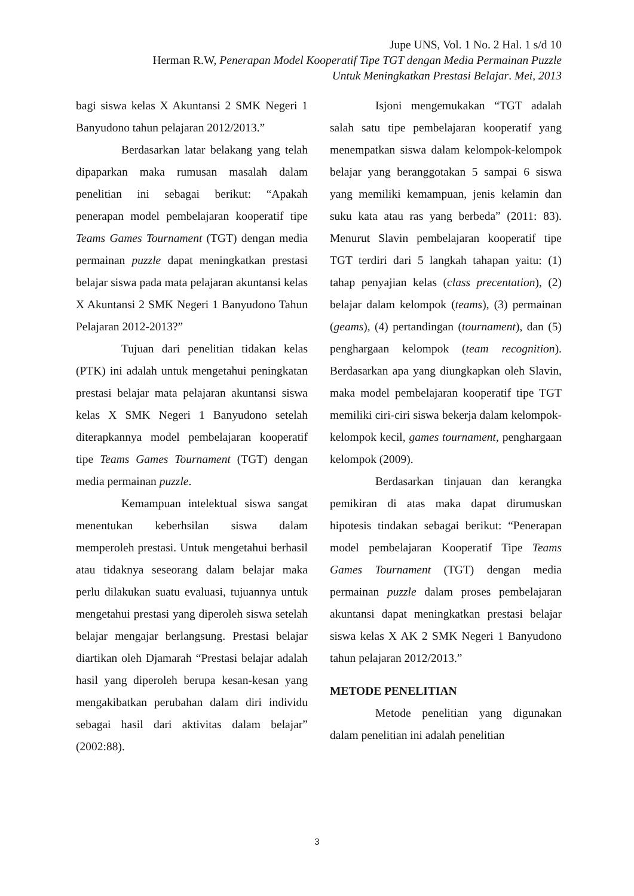Jupe UNS, Vol. 1 No. 2 Hal. 1 s/d 10
Herman R.W, Penerapan Model Kooperatif Tipe TGT dengan Media Permainan Puzzle
Untuk Meningkatkan Prestasi Belajar. Mei, 2013
bagi siswa kelas X Akuntansi 2 SMK Negeri 1 Banyudono tahun pelajaran 2012/2013.”
Berdasarkan latar belakang yang telah dipaparkan maka rumusan masalah dalam penelitian ini sebagai berikut: “Apakah penerapan model pembelajaran kooperatif tipe Teams Games Tournament (TGT) dengan media permainan puzzle dapat meningkatkan prestasi belajar siswa pada mata pelajaran akuntansi kelas X Akuntansi 2 SMK Negeri 1 Banyudono Tahun Pelajaran 2012-2013?”
Tujuan dari penelitian tidakan kelas (PTK) ini adalah untuk mengetahui peningkatan prestasi belajar mata pelajaran akuntansi siswa kelas X SMK Negeri 1 Banyudono setelah diterapkannya model pembelajaran kooperatif tipe Teams Games Tournament (TGT) dengan media permainan puzzle.
Kemampuan intelektual siswa sangat menentukan keberhsilan siswa dalam memperoleh prestasi. Untuk mengetahui berhasil atau tidaknya seseorang dalam belajar maka perlu dilakukan suatu evaluasi, tujuannya untuk mengetahui prestasi yang diperoleh siswa setelah belajar mengajar berlangsung. Prestasi belajar diartikan oleh Djamarah “Prestasi belajar adalah hasil yang diperoleh berupa kesan-kesan yang mengakibatkan perubahan dalam diri individu sebagai hasil dari aktivitas dalam belajar” (2002:88).
Isjoni mengemukakan “TGT adalah salah satu tipe pembelajaran kooperatif yang menempatkan siswa dalam kelompok-kelompok belajar yang beranggotakan 5 sampai 6 siswa yang memiliki kemampuan, jenis kelamin dan suku kata atau ras yang berbeda” (2011: 83). Menurut Slavin pembelajaran kooperatif tipe TGT terdiri dari 5 langkah tahapan yaitu: (1) tahap penyajian kelas (class precentation), (2) belajar dalam kelompok (teams), (3) permainan (geams), (4) pertandingan (tournament), dan (5) penghargaan kelompok (team recognition). Berdasarkan apa yang diungkapkan oleh Slavin, maka model pembelajaran kooperatif tipe TGT memiliki ciri-ciri siswa bekerja dalam kelompok-kelompok kecil, games tournament, penghargaan kelompok (2009).
Berdasarkan tinjauan dan kerangka pemikiran di atas maka dapat dirumuskan hipotesis tindakan sebagai berikut: “Penerapan model pembelajaran Kooperatif Tipe Teams Games Tournament (TGT) dengan media permainan puzzle dalam proses pembelajaran akuntansi dapat meningkatkan prestasi belajar siswa kelas X AK 2 SMK Negeri 1 Banyudono tahun pelajaran 2012/2013.”
METODE PENELITIAN
Metode penelitian yang digunakan dalam penelitian ini adalah penelitian
3